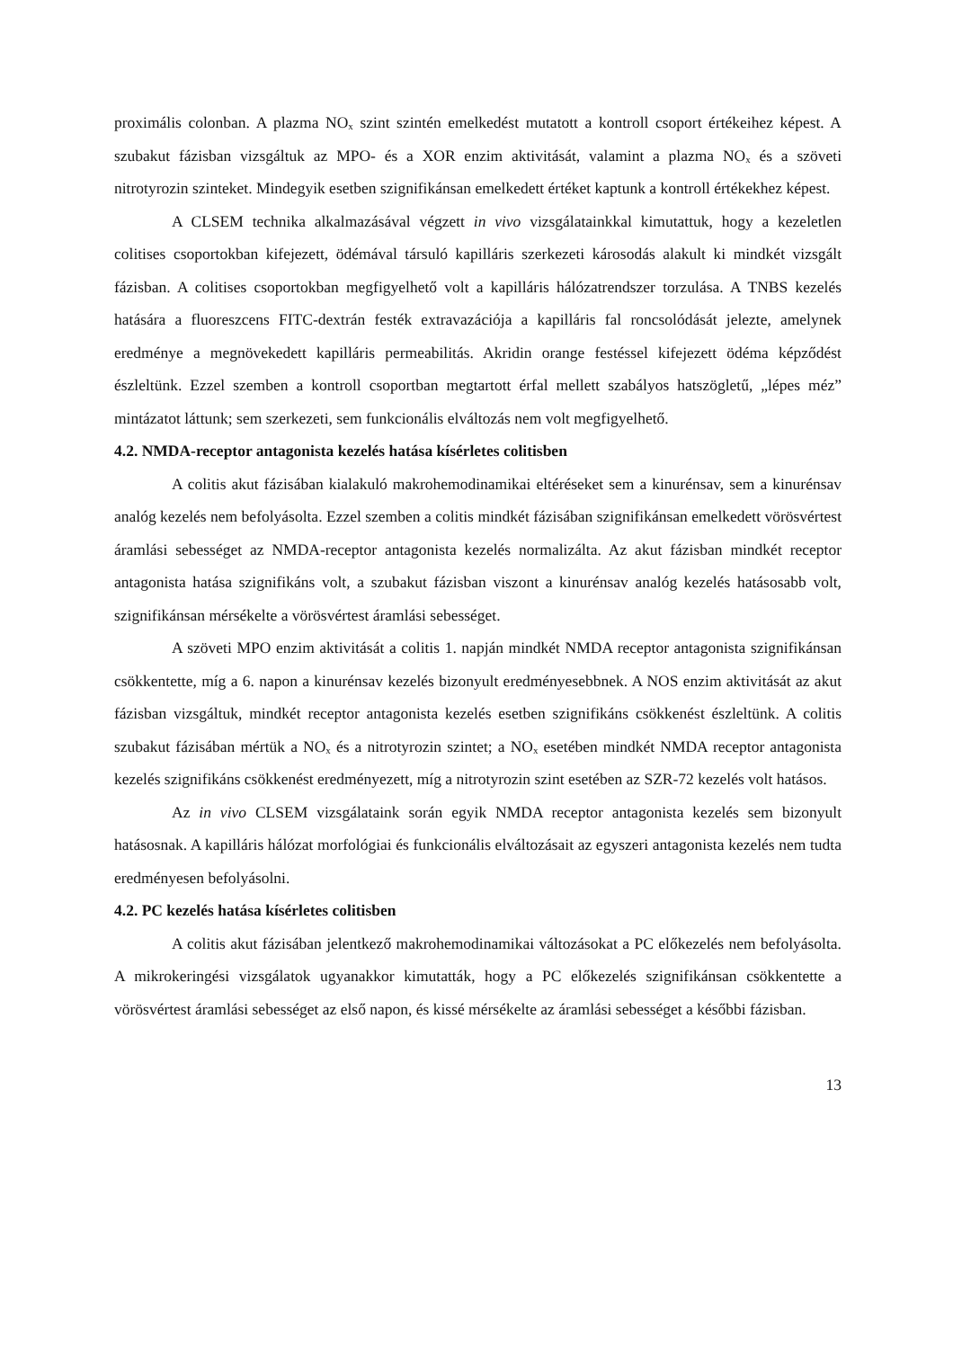proximális colonban. A plazma NO<sub>x</sub> szint szintén emelkedést mutatott a kontroll csoport értékeihez képest. A szubakut fázisban vizsgáltuk az MPO- és a XOR enzim aktivitását, valamint a plazma NO<sub>x</sub> és a szöveti nitrotyrozin szinteket. Mindegyik esetben szignifikánsan emelkedett értéket kaptunk a kontroll értékekhez képest.
A CLSEM technika alkalmazásával végzett in vivo vizsgálatainkkal kimutattuk, hogy a kezeletlen colitises csoportokban kifejezett, ödémával társuló kapilláris szerkezeti károsodás alakult ki mindkét vizsgált fázisban. A colitises csoportokban megfigyelhető volt a kapilláris hálózatrendszer torzulása. A TNBS kezelés hatására a fluoreszcens FITC-dextrán festék extravazációja a kapilláris fal roncsolódását jelezte, amelynek eredménye a megnövekedett kapilláris permeabilitás. Akridin orange festéssel kifejezett ödéma képződést észleltünk. Ezzel szemben a kontroll csoportban megtartott érfal mellett szabályos hatszögletű, „lépes méz” mintázatot láttunk; sem szerkezeti, sem funkcionális elváltozás nem volt megfigyelhető.
4.2. NMDA-receptor antagonista kezelés hatása kísérletes colitisben
A colitis akut fázisában kialakuló makrohemodinamikai eltéréseket sem a kinurénsav, sem a kinurénsav analóg kezelés nem befolyásolta. Ezzel szemben a colitis mindkét fázisában szignifikánsan emelkedett vörösvértest áramlási sebességet az NMDA-receptor antagonista kezelés normalizálta. Az akut fázisban mindkét receptor antagonista hatása szignifikáns volt, a szubakut fázisban viszont a kinurénsav analóg kezelés hatásosabb volt, szignifikánsan mérsékelte a vörösvértest áramlási sebességet.
A szöveti MPO enzim aktivitását a colitis 1. napján mindkét NMDA receptor antagonista szignifikánsan csökkentette, míg a 6. napon a kinurénsav kezelés bizonyult eredményesebbnek. A NOS enzim aktivitását az akut fázisban vizsgáltuk, mindkét receptor antagonista kezelés esetben szignifikáns csökkenést észleltünk. A colitis szubakut fázisában mértük a NO<sub>x</sub> és a nitrotyrozin szintet; a NO<sub>x</sub> esetében mindkét NMDA receptor antagonista kezelés szignifikáns csökkenést eredményezett, míg a nitrotyrozin szint esetében az SZR-72 kezelés volt hatásos.
Az in vivo CLSEM vizsgálataink során egyik NMDA receptor antagonista kezelés sem bizonyult hatásosnak. A kapilláris hálózat morfológiai és funkcionális elváltozásait az egyszeri antagonista kezelés nem tudta eredményesen befolyásolni.
4.2. PC kezelés hatása kísérletes colitisben
A colitis akut fázisában jelentkező makrohemodinamikai változásokat a PC előkezelés nem befolyásolta. A mikrokeringési vizsgálatok ugyanakkor kimutatták, hogy a PC előkezelés szignifikánsan csökkentette a vörösvértest áramlási sebességet az első napon, és kissé mérsékelte az áramlási sebességet a későbbi fázisban.
13